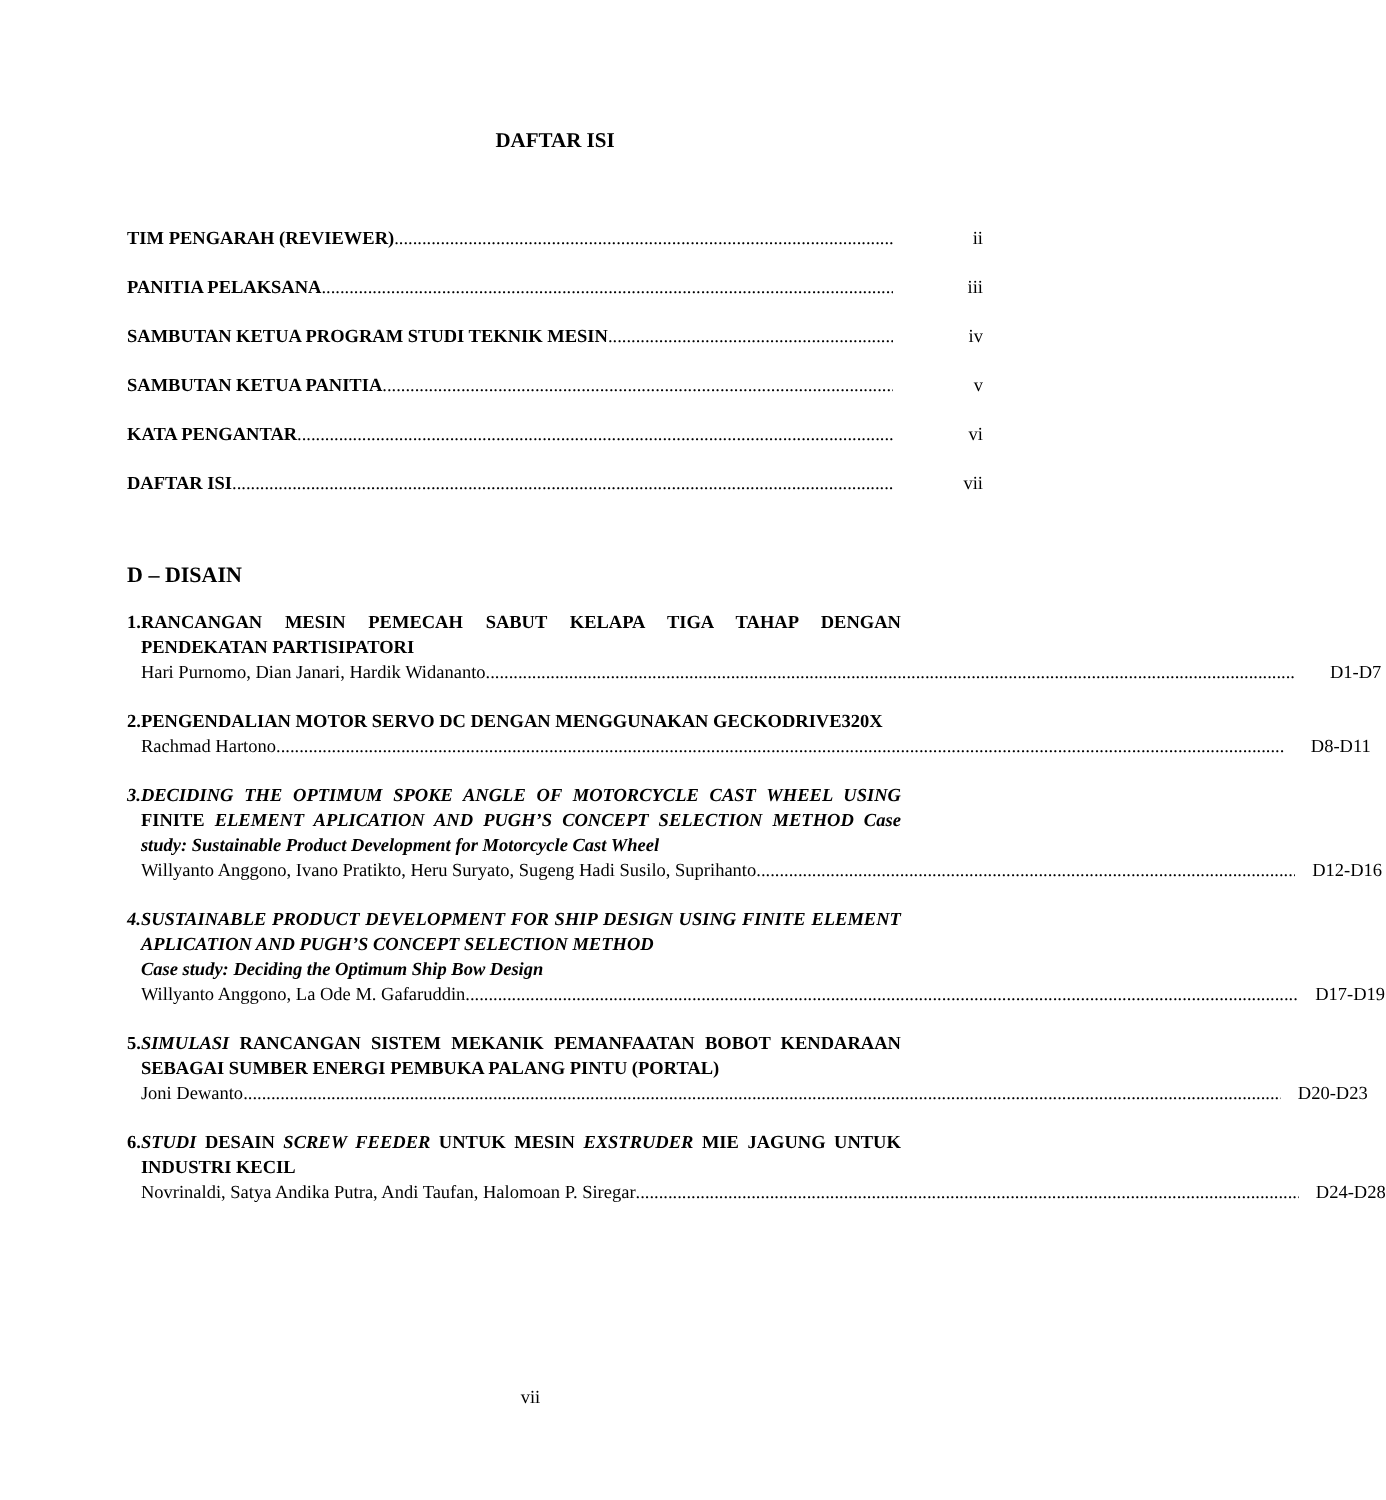DAFTAR ISI
TIM PENGARAH (REVIEWER) ii
PANITIA PELAKSANA iii
SAMBUTAN KETUA PROGRAM STUDI TEKNIK MESIN iv
SAMBUTAN KETUA PANITIA v
KATA PENGANTAR vi
DAFTAR ISI vii
D – DISAIN
1. RANCANGAN MESIN PEMECAH SABUT KELAPA TIGA TAHAP DENGAN PENDEKATAN PARTISIPATORI
Hari Purnomo, Dian Janari, Hardik Widananto D1-D7
2. PENGENDALIAN MOTOR SERVO DC DENGAN MENGGUNAKAN GECKODRIVE320X
Rachmad Hartono D8-D11
3. DECIDING THE OPTIMUM SPOKE ANGLE OF MOTORCYCLE CAST WHEEL USING FINITE ELEMENT APLICATION AND PUGH’S CONCEPT SELECTION METHOD Case study: Sustainable Product Development for Motorcycle Cast Wheel
Willyanto Anggono, Ivano Pratikto, Heru Suryato, Sugeng Hadi Susilo, Suprihanto D12-D16
4. SUSTAINABLE PRODUCT DEVELOPMENT FOR SHIP DESIGN USING FINITE ELEMENT APLICATION AND PUGH’S CONCEPT SELECTION METHOD
Case study: Deciding the Optimum Ship Bow Design
Willyanto Anggono, La Ode M. Gafaruddin D17-D19
5. SIMULASI RANCANGAN SISTEM MEKANIK PEMANFAATAN BOBOT KENDARAAN SEBAGAI SUMBER ENERGI PEMBUKA PALANG PINTU (PORTAL)
Joni Dewanto D20-D23
6. STUDI DESAIN SCREW FEEDER UNTUK MESIN EXSTRUDER MIE JAGUNG UNTUK INDUSTRI KECIL
Novrinaldi, Satya Andika Putra, Andi Taufan, Halomoan P. Siregar D24-D28
vii